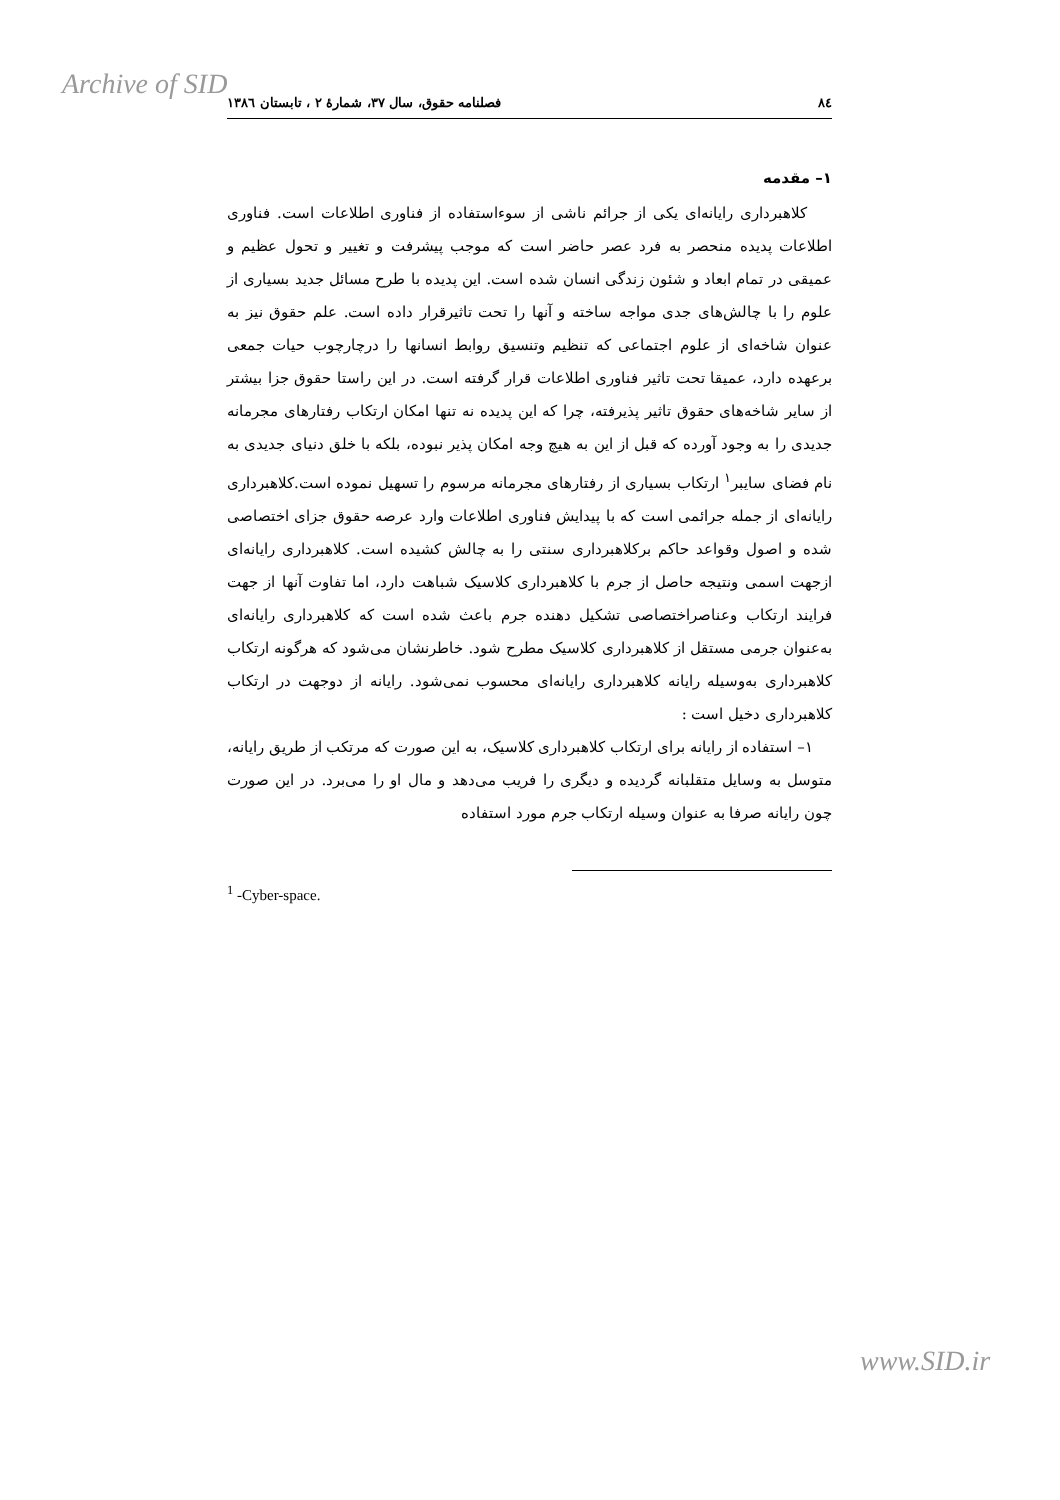Archive of SID
٨٤ فصلنامه حقوق، سال ٣٧، شمارهٔ ٢ ، تابستان ١٣٨٦
١– مقدمه
کلاهبرداری رایانه‌ای یکی از جرائم ناشی از سوءاستفاده از فناوری اطلاعات است. فناوری اطلاعات پدیده منحصر به فرد عصر حاضر است که موجب پیشرفت و تغییر و تحول عظیم و عمیقی در تمام ابعاد و شئون زندگی انسان شده است. این پدیده با طرح مسائل جدید بسیاری از علوم را با چالش‌های جدی مواجه ساخته و آنها را تحت تاثیرقرار داده است. علم حقوق نیز به عنوان شاخه‌ای از علوم اجتماعی که تنظیم وتنسیق روابط انسانها را درچارچوب حیات جمعی برعهده دارد، عمیقا تحت تاثیر فناوری اطلاعات قرار گرفته است. در این راستا حقوق جزا بیشتر از سایر شاخه‌های حقوق تاثیر پذیرفته، چرا که این پدیده نه تنها امکان ارتکاب رفتارهای مجرمانه جدیدی را به وجود آورده که قبل از این به هیچ وجه امکان پذیر نبوده، بلکه با خلق دنیای جدیدی به نام فضای سایبر<sup>١</sup> ارتکاب بسیاری از رفتارهای مجرمانه مرسوم را تسهیل نموده است.کلاهبرداری رایانه‌ای از جمله جرائمی است که با پیدایش فناوری اطلاعات وارد عرصه حقوق جزای اختصاصی شده و اصول وقواعد حاکم برکلاهبرداری سنتی را به چالش کشیده است. کلاهبرداری رایانه‌ای ازجهت اسمی ونتیجه حاصل از جرم با کلاهبرداری کلاسیک شباهت دارد، اما تفاوت آنها از جهت فرایند ارتکاب وعناصراختصاصی تشکیل دهنده جرم باعث شده است که کلاهبرداری رایانه‌ای به‌عنوان جرمی مستقل از کلاهبرداری کلاسیک مطرح شود. خاطرنشان می‌شود که هرگونه ارتکاب کلاهبرداری به‌وسیله رایانه کلاهبرداری رایانه‌ای محسوب نمی‌شود. رایانه از دوجهت در ارتکاب کلاهبرداری دخیل است :
١– استفاده از رایانه برای ارتکاب کلاهبرداری کلاسیک، به این صورت که مرتکب از طریق رایانه، متوسل به وسایل متقلبانه گردیده و دیگری را فریب می‌دهد و مال او را می‌برد. در این صورت چون رایانه صرفا به عنوان وسیله ارتکاب جرم مورد استفاده
<sup>1</sup> -Cyber-space.
www.SID.ir